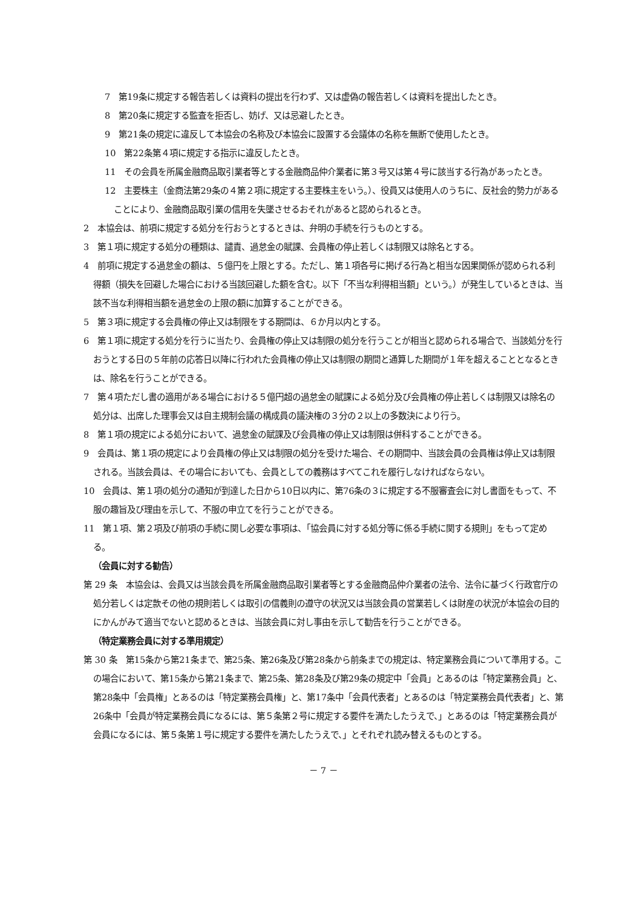7　第19条に規定する報告若しくは資料の提出を行わず、又は虚偽の報告若しくは資料を提出したとき。
8　第20条に規定する監査を拒否し、妨げ、又は忌避したとき。
9　第21条の規定に違反して本協会の名称及び本協会に設置する会議体の名称を無断で使用したとき。
10　第22条第４項に規定する指示に違反したとき。
11　その会員を所属金融商品取引業者等とする金融商品仲介業者に第３号又は第４号に該当する行為があったとき。
12　主要株主（金商法第29条の４第２項に規定する主要株主をいう。）、役員又は使用人のうちに、反社会的勢力があることにより、金融商品取引業の信用を失墜させるおそれがあると認められるとき。
2　本協会は、前項に規定する処分を行おうとするときは、弁明の手続を行うものとする。
3　第１項に規定する処分の種類は、譴責、過怠金の賦課、会員権の停止若しくは制限又は除名とする。
4　前項に規定する過怠金の額は、５億円を上限とする。ただし、第１項各号に掲げる行為と相当な因果関係が認められる利得額（損失を回避した場合における当該回避した額を含む。以下「不当な利得相当額」という。）が発生しているときは、当該不当な利得相当額を過怠金の上限の額に加算することができる。
5　第３項に規定する会員権の停止又は制限をする期間は、６か月以内とする。
6　第１項に規定する処分を行うに当たり、会員権の停止又は制限の処分を行うことが相当と認められる場合で、当該処分を行おうとする日の５年前の応答日以降に行われた会員権の停止又は制限の期間と通算した期間が１年を超えることとなるときは、除名を行うことができる。
7　第４項ただし書の適用がある場合における５億円超の過怠金の賦課による処分及び会員権の停止若しくは制限又は除名の処分は、出席した理事会又は自主規制会議の構成員の議決権の３分の２以上の多数決により行う。
8　第１項の規定による処分において、過怠金の賦課及び会員権の停止又は制限は併科することができる。
9　会員は、第１項の規定により会員権の停止又は制限の処分を受けた場合、その期間中、当該会員の会員権は停止又は制限される。当該会員は、その場合においても、会員としての義務はすべてこれを履行しなければならない。
10　会員は、第１項の処分の通知が到達した日から10日以内に、第76条の３に規定する不服審査会に対し書面をもって、不服の趣旨及び理由を示して、不服の申立てを行うことができる。
11　第１項、第２項及び前項の手続に関し必要な事項は、「協会員に対する処分等に係る手続に関する規則」をもって定める。
（会員に対する勧告）
第 29 条　本協会は、会員又は当該会員を所属金融商品取引業者等とする金融商品仲介業者の法令、法令に基づく行政官庁の処分若しくは定款その他の規則若しくは取引の信義則の遵守の状況又は当該会員の営業若しくは財産の状況が本協会の目的にかんがみて適当でないと認めるときは、当該会員に対し事由を示して勧告を行うことができる。
（特定業務会員に対する準用規定）
第 30 条　第15条から第21条まで、第25条、第26条及び第28条から前条までの規定は、特定業務会員について準用する。この場合において、第15条から第21条まで、第25条、第28条及び第29条の規定中「会員」とあるのは「特定業務会員」と、第28条中「会員権」とあるのは「特定業務会員権」と、第17条中「会員代表者」とあるのは「特定業務会員代表者」と、第26条中「会員が特定業務会員になるには、第５条第２号に規定する要件を満たしたうえで、」とあるのは「特定業務会員が会員になるには、第５条第１号に規定する要件を満たしたうえで、」とそれぞれ読み替えるものとする。
－ 7 －